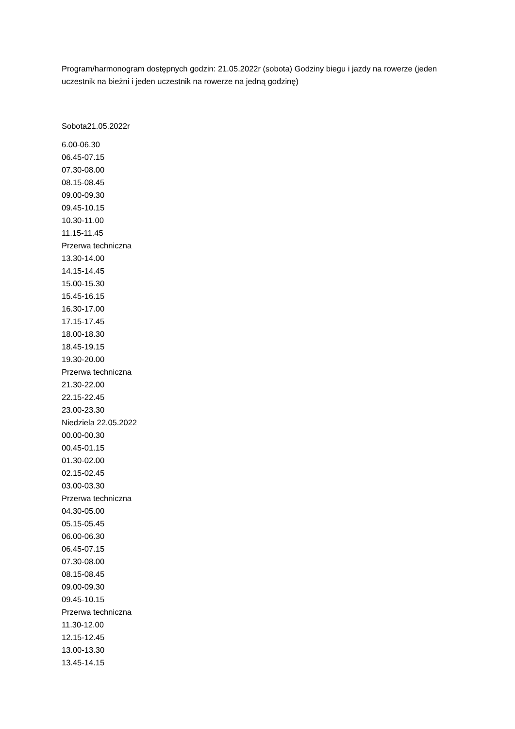Program/harmonogram dostępnych godzin: 21.05.2022r (sobota) Godziny biegu i jazdy na rowerze (jeden uczestnik na bieżni i jeden uczestnik na rowerze na jedną godzinę)
Sobota21.05.2022r
6.00-06.30
06.45-07.15
07.30-08.00
08.15-08.45
09.00-09.30
09.45-10.15
10.30-11.00
11.15-11.45
Przerwa techniczna
13.30-14.00
14.15-14.45
15.00-15.30
15.45-16.15
16.30-17.00
17.15-17.45
18.00-18.30
18.45-19.15
19.30-20.00
Przerwa techniczna
21.30-22.00
22.15-22.45
23.00-23.30
Niedziela 22.05.2022
00.00-00.30
00.45-01.15
01.30-02.00
02.15-02.45
03.00-03.30
Przerwa techniczna
04.30-05.00
05.15-05.45
06.00-06.30
06.45-07.15
07.30-08.00
08.15-08.45
09.00-09.30
09.45-10.15
Przerwa techniczna
11.30-12.00
12.15-12.45
13.00-13.30
13.45-14.15